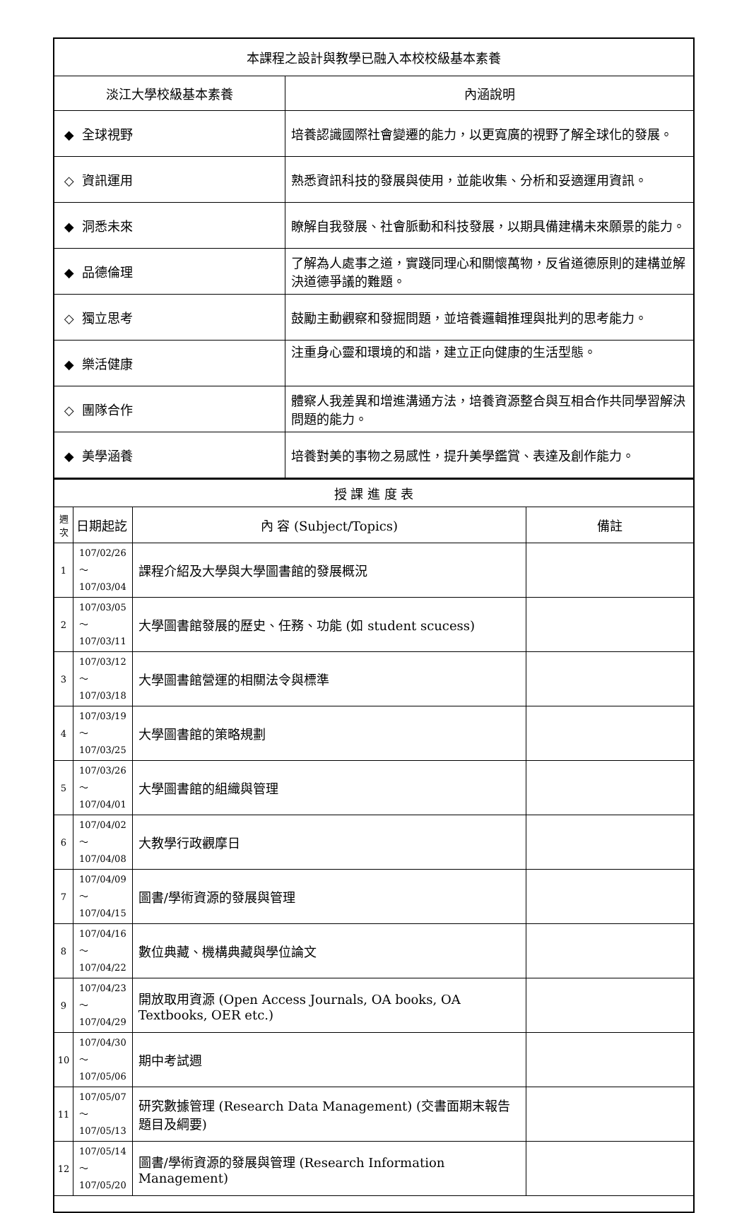| 本課程之設計與教學已融入本校校級基本素養 | |
| 淡江大學校級基本素養 | 內涵說明 |
| ◆ 全球視野 | 培養認識國際社會變遷的能力，以更寬廣的視野了解全球化的發展。 |
| ◇ 資訊運用 | 熟悉資訊科技的發展與使用，並能收集、分析和妥適運用資訊。 |
| ◆ 洞悉未來 | 瞭解自我發展、社會脈動和科技發展，以期具備建構未來願景的能力。 |
| ◆ 品德倫理 | 了解為人處事之道，實踐同理心和關懷萬物，反省道德原則的建構並解決道德爭議的難題。 |
| ◇ 獨立思考 | 鼓勵主動觀察和發掘問題，並培養邏輯推理與批判的思考能力。 |
| ◆ 樂活健康 | 注重身心靈和環境的和諧，建立正向健康的生活型態。 |
| ◇ 團隊合作 | 體察人我差異和增進溝通方法，培養資源整合與互相合作共同學習解決問題的能力。 |
| ◆ 美學涵養 | 培養對美的事物之易感性，提升美學鑑賞、表達及創作能力。 |
| 授 課 進 度 表 | | | |
| 週 次 | 日期起訖 | 內 容 (Subject/Topics) | 備註 |
| 1 | 107/02/26～ 107/03/04 | 課程介紹及大學與大學圖書館的發展概況 | |
| 2 | 107/03/05～ 107/03/11 | 大學圖書館發展的歷史、任務、功能 (如 student scucess) | |
| 3 | 107/03/12～ 107/03/18 | 大學圖書館營運的相關法令與標準 | |
| 4 | 107/03/19～ 107/03/25 | 大學圖書館的策略規劃 | |
| 5 | 107/03/26～ 107/04/01 | 大學圖書館的組織與管理 | |
| 6 | 107/04/02～ 107/04/08 | 大教學行政觀摩日 | |
| 7 | 107/04/09～ 107/04/15 | 圖書/學術資源的發展與管理 | |
| 8 | 107/04/16～ 107/04/22 | 數位典藏、機構典藏與學位論文 | |
| 9 | 107/04/23～ 107/04/29 | 開放取用資源 (Open Access Journals, OA books, OA Textbooks, OER etc.) | |
| 10 | 107/04/30～ 107/05/06 | 期中考試週 | |
| 11 | 107/05/07～ 107/05/13 | 研究數據管理 (Research Data Management) (交書面期末報告題目及綱要) | |
| 12 | 107/05/14～ 107/05/20 | 圖書/學術資源的發展與管理 (Research Information Management) | |